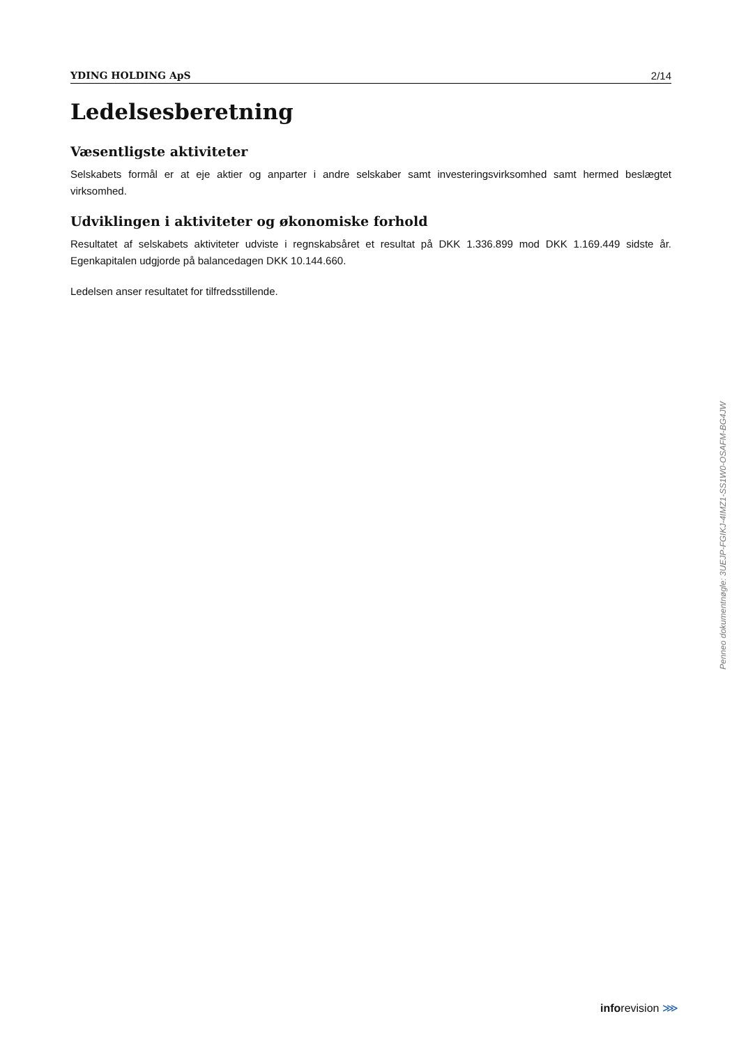YDING HOLDING ApS 2/14
Ledelsesberetning
Væsentligste aktiviteter
Selskabets formål er at eje aktier og anparter i andre selskaber samt investeringsvirksomhed samt hermed beslægtet virksomhed.
Udviklingen i aktiviteter og økonomiske forhold
Resultatet af selskabets aktiviteter udviste i regnskabsåret et resultat på DKK 1.336.899 mod DKK 1.169.449 sidste år. Egenkapitalen udgjorde på balancedagen DKK 10.144.660.
Ledelsen anser resultatet for tilfredsstillende.
Penneo dokumentnøgle: 3UEJP-FGIKJ-4IMZ1-SS1W0-OSAFM-BG4JW
inforevision ⋙